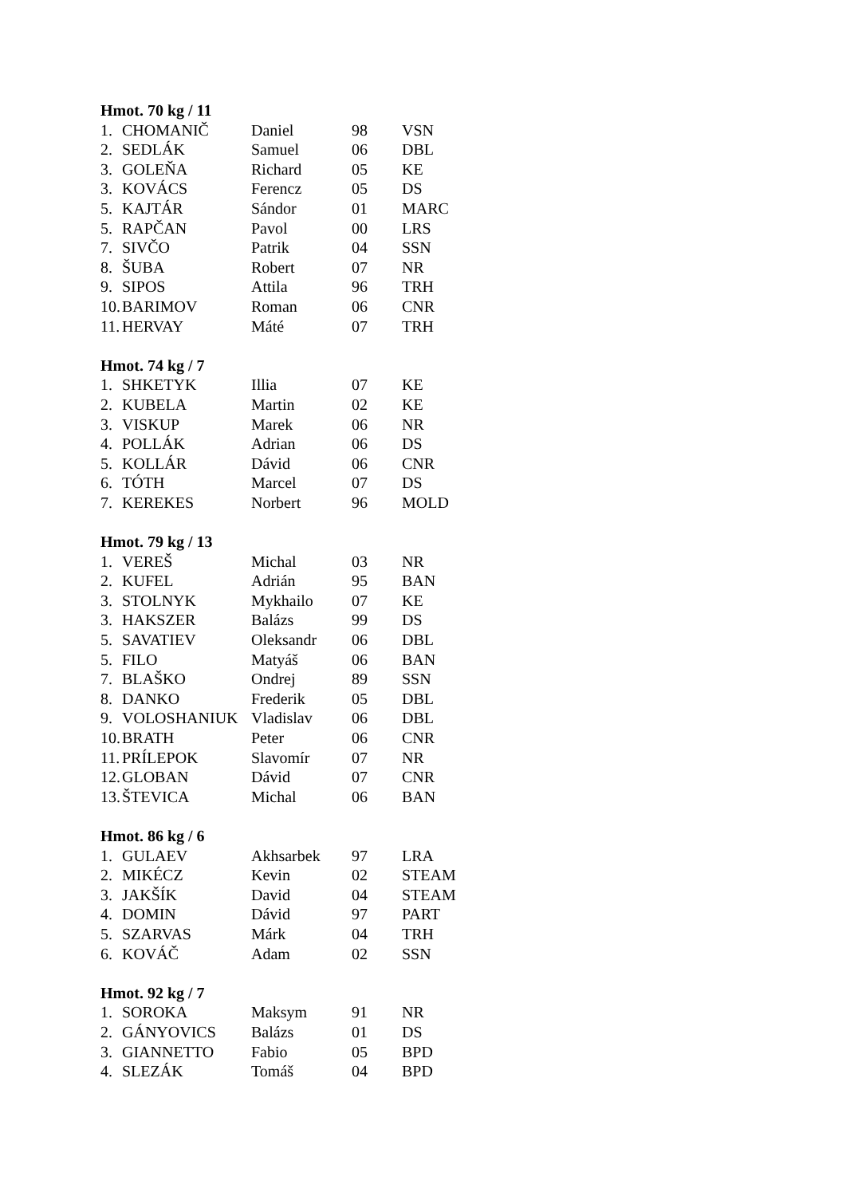Hmot. 70 kg / 11
| 1. | CHOMANIČ | Daniel | 98 | VSN |
| 2. | SEDLÁK | Samuel | 06 | DBL |
| 3. | GOLEŇA | Richard | 05 | KE |
| 3. | KOVÁCS | Ferencz | 05 | DS |
| 5. | KAJTÁR | Sándor | 01 | MARC |
| 5. | RAPČAN | Pavol | 00 | LRS |
| 7. | SIVČO | Patrik | 04 | SSN |
| 8. | ŠUBA | Robert | 07 | NR |
| 9. | SIPOS | Attila | 96 | TRH |
| 10. | BARIMOV | Roman | 06 | CNR |
| 11. | HERVAY | Máté | 07 | TRH |
Hmot. 74 kg / 7
| 1. | SHKETYK | Illia | 07 | KE |
| 2. | KUBELA | Martin | 02 | KE |
| 3. | VISKUP | Marek | 06 | NR |
| 4. | POLLÁK | Adrian | 06 | DS |
| 5. | KOLLÁR | Dávid | 06 | CNR |
| 6. | TÓTH | Marcel | 07 | DS |
| 7. | KEREKES | Norbert | 96 | MOLD |
Hmot. 79 kg / 13
| 1. | VEREŠ | Michal | 03 | NR |
| 2. | KUFEL | Adrián | 95 | BAN |
| 3. | STOLNYK | Mykhailo | 07 | KE |
| 3. | HAKSZER | Balázs | 99 | DS |
| 5. | SAVATIEV | Oleksandr | 06 | DBL |
| 5. | FILO | Matyáš | 06 | BAN |
| 7. | BLAŠKO | Ondrej | 89 | SSN |
| 8. | DANKO | Frederik | 05 | DBL |
| 9. | VOLOSHANIUK | Vladislav | 06 | DBL |
| 10. | BRATH | Peter | 06 | CNR |
| 11. | PRÍLEPOK | Slavomír | 07 | NR |
| 12. | GLOBAN | Dávid | 07 | CNR |
| 13. | ŠTEVICA | Michal | 06 | BAN |
Hmot. 86 kg / 6
| 1. | GULAEV | Akhsarbek | 97 | LRA |
| 2. | MIKÉCZ | Kevin | 02 | STEAM |
| 3. | JAKŠÍK | David | 04 | STEAM |
| 4. | DOMIN | Dávid | 97 | PART |
| 5. | SZARVAS | Márk | 04 | TRH |
| 6. | KOVÁČ | Adam | 02 | SSN |
Hmot. 92 kg / 7
| 1. | SOROKA | Maksym | 91 | NR |
| 2. | GÁNYOVICS | Balázs | 01 | DS |
| 3. | GIANNETTO | Fabio | 05 | BPD |
| 4. | SLEZÁK | Tomáš | 04 | BPD |